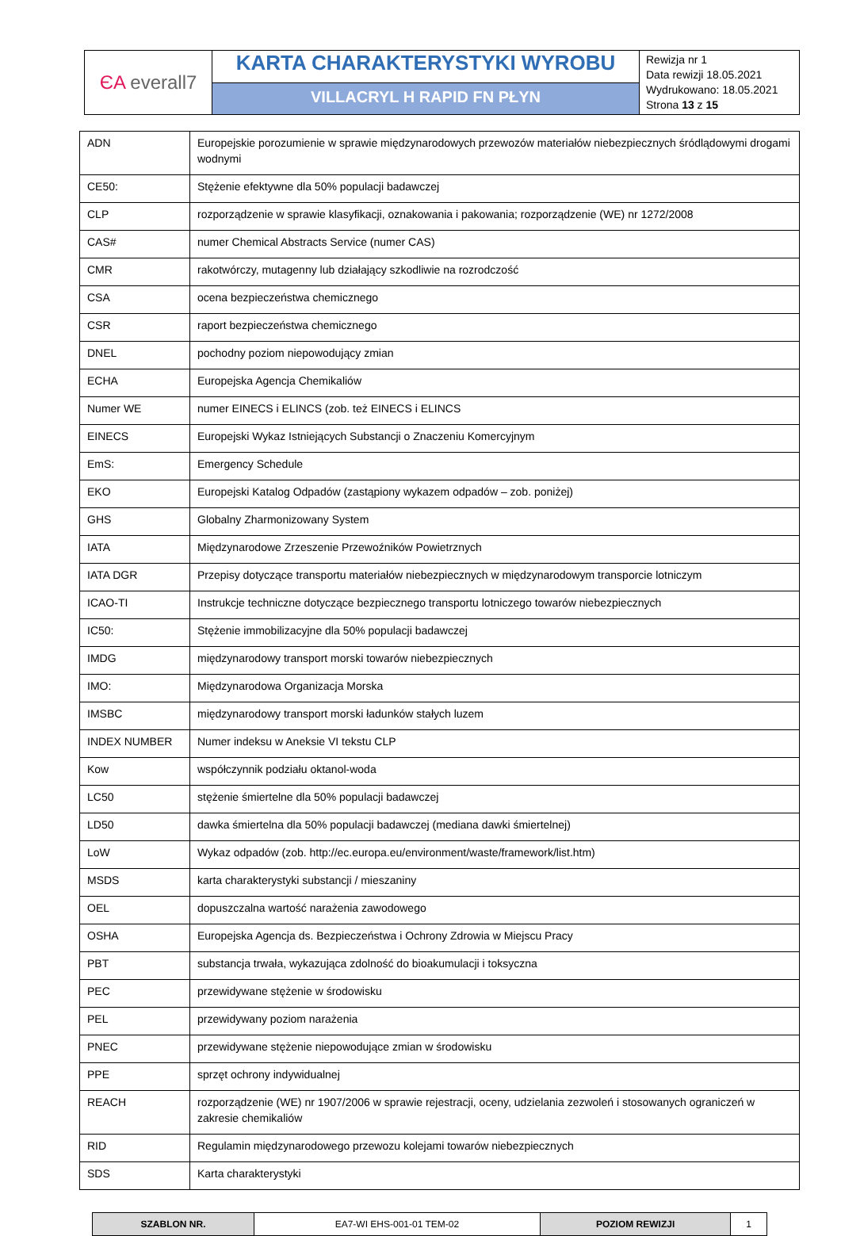| ЄA everall7 | KARTA CHARAKTERYSTYKI WYROBU | Rewizja nr 1 Data rewizji 18.05.2021 Wydrukowano: 18.05.2021 Strona 13 z 15 |
| | VILLACRYL H RAPID FN PŁYN | |
| ADN | Europejskie porozumienie w sprawie międzynarodowych przewozów materiałów niebezpiecznych śródlądowymi drogami wodnymi |
| CE50: | Stężenie efektywne dla 50% populacji badawczej |
| CLP | rozporządzenie w sprawie klasyfikacji, oznakowania i pakowania; rozporządzenie (WE) nr 1272/2008 |
| CAS# | numer Chemical Abstracts Service (numer CAS) |
| CMR | rakotwórczy, mutagenny lub działający szkodliwie na rozrodczość |
| CSA | ocena bezpieczeństwa chemicznego |
| CSR | raport bezpieczeństwa chemicznego |
| DNEL | pochodny poziom niepowodujący zmian |
| ECHA | Europejska Agencja Chemikaliów |
| Numer WE | numer EINECS i ELINCS (zob. też EINECS i ELINCS |
| EINECS | Europejski Wykaz Istniejących Substancji o Znaczeniu Komercyjnym |
| EmS: | Emergency Schedule |
| EKO | Europejski Katalog Odpadów (zastąpiony wykazem odpadów – zob. poniżej) |
| GHS | Globalny Zharmonizowany System |
| IATA | Międzynarodowe Zrzeszenie Przewoźników Powietrznych |
| IATA DGR | Przepisy dotyczące transportu materiałów niebezpiecznych w międzynarodowym transporcie lotniczym |
| ICAO-TI | Instrukcje techniczne dotyczące bezpiecznego transportu lotniczego towarów niebezpiecznych |
| IC50: | Stężenie immobilizacyjne dla 50% populacji badawczej |
| IMDG | międzynarodowy transport morski towarów niebezpiecznych |
| IMO: | Międzynarodowa Organizacja Morska |
| IMSBC | międzynarodowy transport morski ładunków stałych luzem |
| INDEX NUMBER | Numer indeksu w Aneksie VI tekstu CLP |
| Kow | współczynnik podziału oktanol-woda |
| LC50 | stężenie śmiertelne dla 50% populacji badawczej |
| LD50 | dawka śmiertelna dla 50% populacji badawczej (mediana dawki śmiertelnej) |
| LoW | Wykaz odpadów (zob. http://ec.europa.eu/environment/waste/framework/list.htm) |
| MSDS | karta charakterystyki substancji / mieszaniny |
| OEL | dopuszczalna wartość narażenia zawodowego |
| OSHA | Europejska Agencja ds. Bezpieczeństwa i Ochrony Zdrowia w Miejscu Pracy |
| PBT | substancja trwała, wykazująca zdolność do bioakumulacji i toksyczna |
| PEC | przewidywane stężenie w środowisku |
| PEL | przewidywany poziom narażenia |
| PNEC | przewidywane stężenie niepowodujące zmian w środowisku |
| PPE | sprzęt ochrony indywidualnej |
| REACH | rozporządzenie (WE) nr 1907/2006 w sprawie rejestracji, oceny, udzielania zezwoleń i stosowanych ograniczeń w zakresie chemikaliów |
| RID | Regulamin międzynarodowego przewozu kolejami towarów niebezpiecznych |
| SDS | Karta charakterystyki |
| SZABLON NR. | EA7-WI EHS-001-01 TEM-02 | POZIOM REWIZJI | 1 |